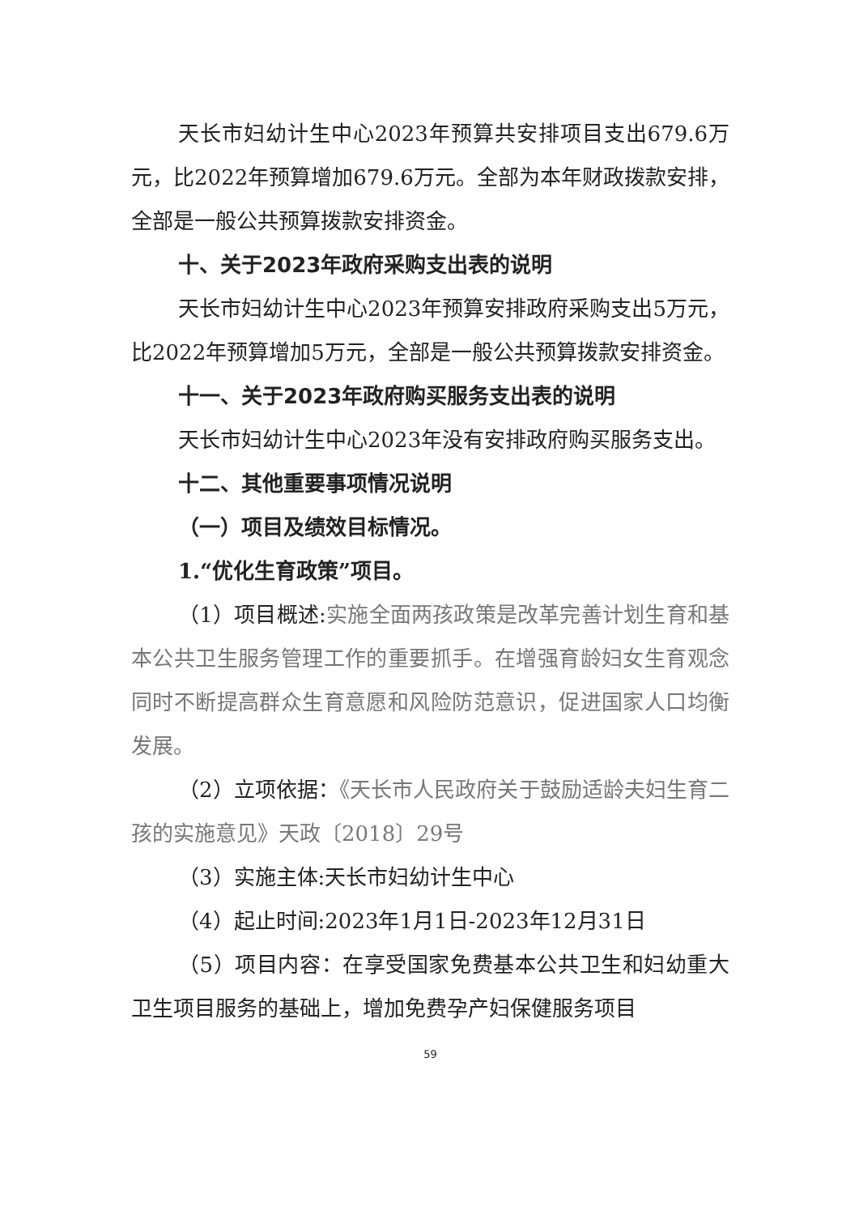天长市妇幼计生中心2023年预算共安排项目支出679.6万元，比2022年预算增加679.6万元。全部为本年财政拨款安排，全部是一般公共预算拨款安排资金。
十、关于2023年政府采购支出表的说明
天长市妇幼计生中心2023年预算安排政府采购支出5万元，比2022年预算增加5万元，全部是一般公共预算拨款安排资金。
十一、关于2023年政府购买服务支出表的说明
天长市妇幼计生中心2023年没有安排政府购买服务支出。
十二、其他重要事项情况说明
（一）项目及绩效目标情况。
1.“优化生育政策”项目。
（1）项目概述:实施全面两孩政策是改革完善计划生育和基本公共卫生服务管理工作的重要抓手。在增强育龄妇女生育观念同时不断提高群众生育意愿和风险防范意识，促进国家人口均衡发展。
（2）立项依据：《天长市人民政府关于鼓励适龄夫妇生育二孩的实施意见》天政〔2018〕29号
（3）实施主体:天长市妇幼计生中心
（4）起止时间:2023年1月1日-2023年12月31日
（5）项目内容：在享受国家免费基本公共卫生和妇幼重大卫生项目服务的基础上，增加免费孕产妇保健服务项目
59